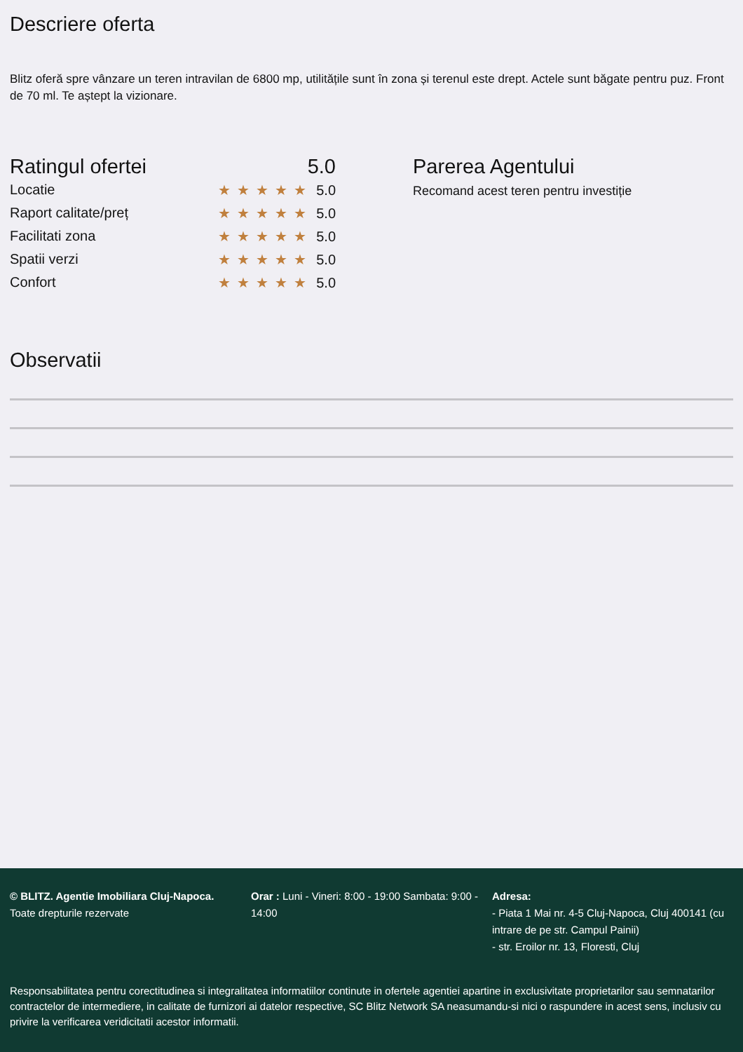Descriere oferta
Blitz oferă spre vânzare un teren intravilan de 6800 mp, utilitățile sunt în zona și terenul este drept. Actele sunt băgate pentru puz. Front de 70 ml. Te aștept la vizionare.
Ratingul ofertei 5.0
Locatie ★★★★★ 5.0
Raport calitate/preț ★★★★★ 5.0
Facilitati zona ★★★★★ 5.0
Spatii verzi ★★★★★ 5.0
Confort ★★★★★ 5.0
Parerea Agentului
Recomand acest teren pentru investiție
Observatii
© BLITZ. Agentie Imobiliara Cluj-Napoca.
Toate drepturile rezervate
Orar : Luni - Vineri: 8:00 - 19:00 Sambata: 9:00 - 14:00
Adresa:
- Piata 1 Mai nr. 4-5 Cluj-Napoca, Cluj 400141 (cu intrare de pe str. Campul Painii)
- str. Eroilor nr. 13, Floresti, Cluj
Responsabilitatea pentru corectitudinea si integralitatea informatiilor continute in ofertele agentiei apartine in exclusivitate proprietarilor sau semnatarilor contractelor de intermediere, in calitate de furnizori ai datelor respective, SC Blitz Network SA neasumandu-si nici o raspundere in acest sens, inclusiv cu privire la verificarea veridicitatii acestor informatii.